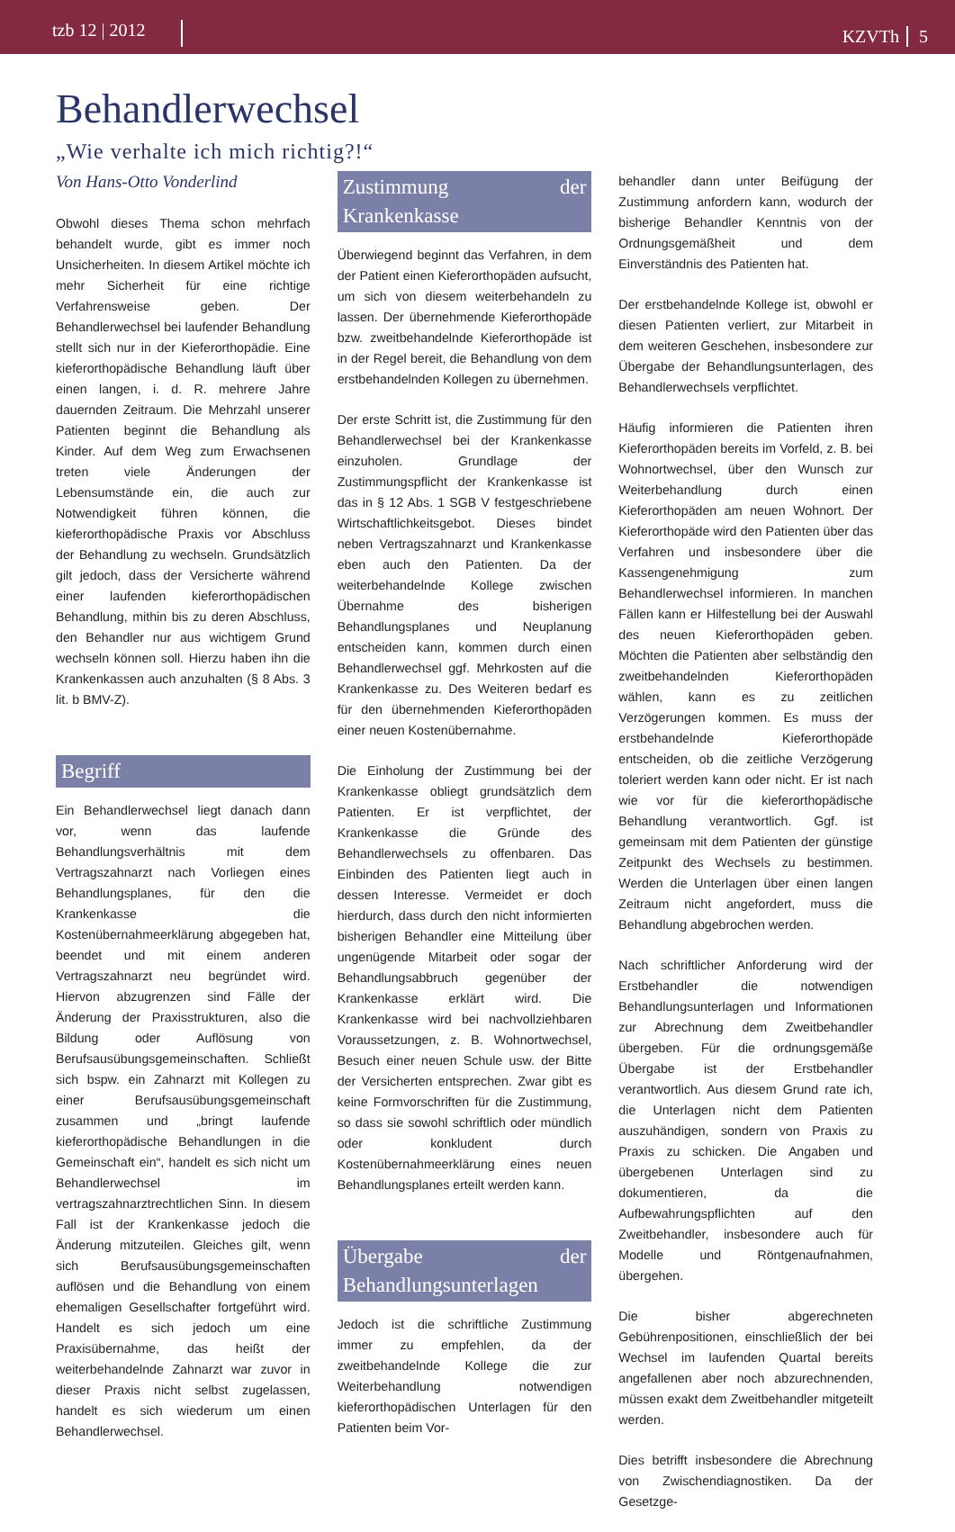tzb 12 | 2012 KZVTh 5
Behandlerwechsel
„Wie verhalte ich mich richtig?!“
Von Hans-Otto Vonderlind
Obwohl dieses Thema schon mehrfach behandelt wurde, gibt es immer noch Unsicherheiten. In diesem Artikel möchte ich mehr Sicherheit für eine richtige Verfahrensweise geben. Der Behandlerwechsel bei laufender Behandlung stellt sich nur in der Kieferorthopädie. Eine kieferorthopädische Behandlung läuft über einen langen, i. d. R. mehrere Jahre dauernden Zeitraum. Die Mehrzahl unserer Patienten beginnt die Behandlung als Kinder. Auf dem Weg zum Erwachsenen treten viele Änderungen der Lebensumstände ein, die auch zur Notwendigkeit führen können, die kieferorthopädische Praxis vor Abschluss der Behandlung zu wechseln. Grundsätzlich gilt jedoch, dass der Versicherte während einer laufenden kieferorthopädischen Behandlung, mithin bis zu deren Abschluss, den Behandler nur aus wichtigem Grund wechseln können soll. Hierzu haben ihn die Krankenkassen auch anzuhalten (§ 8 Abs. 3 lit. b BMV-Z).
Begriff
Ein Behandlerwechsel liegt danach dann vor, wenn das laufende Behandlungsverhältnis mit dem Vertragszahnarzt nach Vorliegen eines Behandlungsplanes, für den die Krankenkasse die Kostenübernahmeerklärung abgegeben hat, beendet und mit einem anderen Vertragszahnarzt neu begründet wird. Hiervon abzugrenzen sind Fälle der Änderung der Praxisstrukturen, also die Bildung oder Auflösung von Berufsausübungsgemeinschaften. Schließt sich bspw. ein Zahnarzt mit Kollegen zu einer Berufsausübungsgemeinschaft zusammen und „bringt laufende kieferorthopädische Behandlungen in die Gemeinschaft ein“, handelt es sich nicht um Behandlerwechsel im vertragszahnarztrechtlichen Sinn. In diesem Fall ist der Krankenkasse jedoch die Änderung mitzuteilen. Gleiches gilt, wenn sich Berufsausübungsgemeinschaften auflösen und die Behandlung von einem ehemaligen Gesellschafter fortgeführt wird. Handelt es sich jedoch um eine Praxisübernahme, das heißt der weiterbehandelnde Zahnarzt war zuvor in dieser Praxis nicht selbst zugelassen, handelt es sich wiederum um einen Behandlerwechsel.
Zustimmung der Krankenkasse
Überwiegend beginnt das Verfahren, in dem der Patient einen Kieferorthopäden aufsucht, um sich von diesem weiterbehandeln zu lassen. Der übernehmende Kieferorthopäde bzw. zweitbehandelnde Kieferorthopäde ist in der Regel bereit, die Behandlung von dem erstbehandelnden Kollegen zu übernehmen.
Der erste Schritt ist, die Zustimmung für den Behandlerwechsel bei der Krankenkasse einzuholen. Grundlage der Zustimmungspflicht der Krankenkasse ist das in § 12 Abs. 1 SGB V festgeschriebene Wirtschaftlichkeitsgebot. Dieses bindet neben Vertragszahnarzt und Krankenkasse eben auch den Patienten. Da der weiterbehandelnde Kollege zwischen Übernahme des bisherigen Behandlungsplanes und Neuplanung entscheiden kann, kommen durch einen Behandlerwechsel ggf. Mehrkosten auf die Krankenkasse zu. Des Weiteren bedarf es für den übernehmenden Kieferorthopäden einer neuen Kostenübernahme.
Die Einholung der Zustimmung bei der Krankenkasse obliegt grundsätzlich dem Patienten. Er ist verpflichtet, der Krankenkasse die Gründe des Behandlerwechsels zu offenbaren. Das Einbinden des Patienten liegt auch in dessen Interesse. Vermeidet er doch hierdurch, dass durch den nicht informierten bisherigen Behandler eine Mitteilung über ungenügende Mitarbeit oder sogar der Behandlungsabbruch gegenüber der Krankenkasse erklärt wird. Die Krankenkasse wird bei nachvollziehbaren Voraussetzungen, z. B. Wohnortwechsel, Besuch einer neuen Schule usw. der Bitte der Versicherten entsprechen. Zwar gibt es keine Formvorschriften für die Zustimmung, so dass sie sowohl schriftlich oder mündlich oder konkludent durch Kostenübernahmeerklärung eines neuen Behandlungsplanes erteilt werden kann.
Übergabe der Behandlungsunterlagen
Jedoch ist die schriftliche Zustimmung immer zu empfehlen, da der zweitbehandelnde Kollege die zur Weiterbehandlung notwendigen kieferorthopädischen Unterlagen für den Patienten beim Vor-
behandler dann unter Beifügung der Zustimmung anfordern kann, wodurch der bisherige Behandler Kenntnis von der Ordnungsgemäßheit und dem Einverständnis des Patienten hat.
Der erstbehandelnde Kollege ist, obwohl er diesen Patienten verliert, zur Mitarbeit in dem weiteren Geschehen, insbesondere zur Übergabe der Behandlungsunterlagen, des Behandlerwechsels verpflichtet.
Häufig informieren die Patienten ihren Kieferorthopäden bereits im Vorfeld, z. B. bei Wohnortwechsel, über den Wunsch zur Weiterbehandlung durch einen Kieferorthopäden am neuen Wohnort. Der Kieferorthopäde wird den Patienten über das Verfahren und insbesondere über die Kassengenehmigung zum Behandlerwechsel informieren. In manchen Fällen kann er Hilfestellung bei der Auswahl des neuen Kieferorthopäden geben. Möchten die Patienten aber selbständig den zweitbehandelnden Kieferorthopäden wählen, kann es zu zeitlichen Verzögerungen kommen. Es muss der erstbehandelnde Kieferorthopäde entscheiden, ob die zeitliche Verzögerung toleriert werden kann oder nicht. Er ist nach wie vor für die kieferorthopädische Behandlung verantwortlich. Ggf. ist gemeinsam mit dem Patienten der günstige Zeitpunkt des Wechsels zu bestimmen. Werden die Unterlagen über einen langen Zeitraum nicht angefordert, muss die Behandlung abgebrochen werden.
Nach schriftlicher Anforderung wird der Erstbehandler die notwendigen Behandlungsunterlagen und Informationen zur Abrechnung dem Zweitbehandler übergeben. Für die ordnungsgemäße Übergabe ist der Erstbehandler verantwortlich. Aus diesem Grund rate ich, die Unterlagen nicht dem Patienten auszuhändigen, sondern von Praxis zu Praxis zu schicken. Die Angaben und übergebenen Unterlagen sind zu dokumentieren, da die Aufbewahrungspflichten auf den Zweitbehandler, insbesondere auch für Modelle und Röntgenaufnahmen, übergehen.
Die bisher abgerechneten Gebührenpositionen, einschließlich der bei Wechsel im laufenden Quartal bereits angefallenen aber noch abzurechnenden, müssen exakt dem Zweitbehandler mitgeteilt werden.
Dies betrifft insbesondere die Abrechnung von Zwischendiagnostiken. Da der Gesetzge-